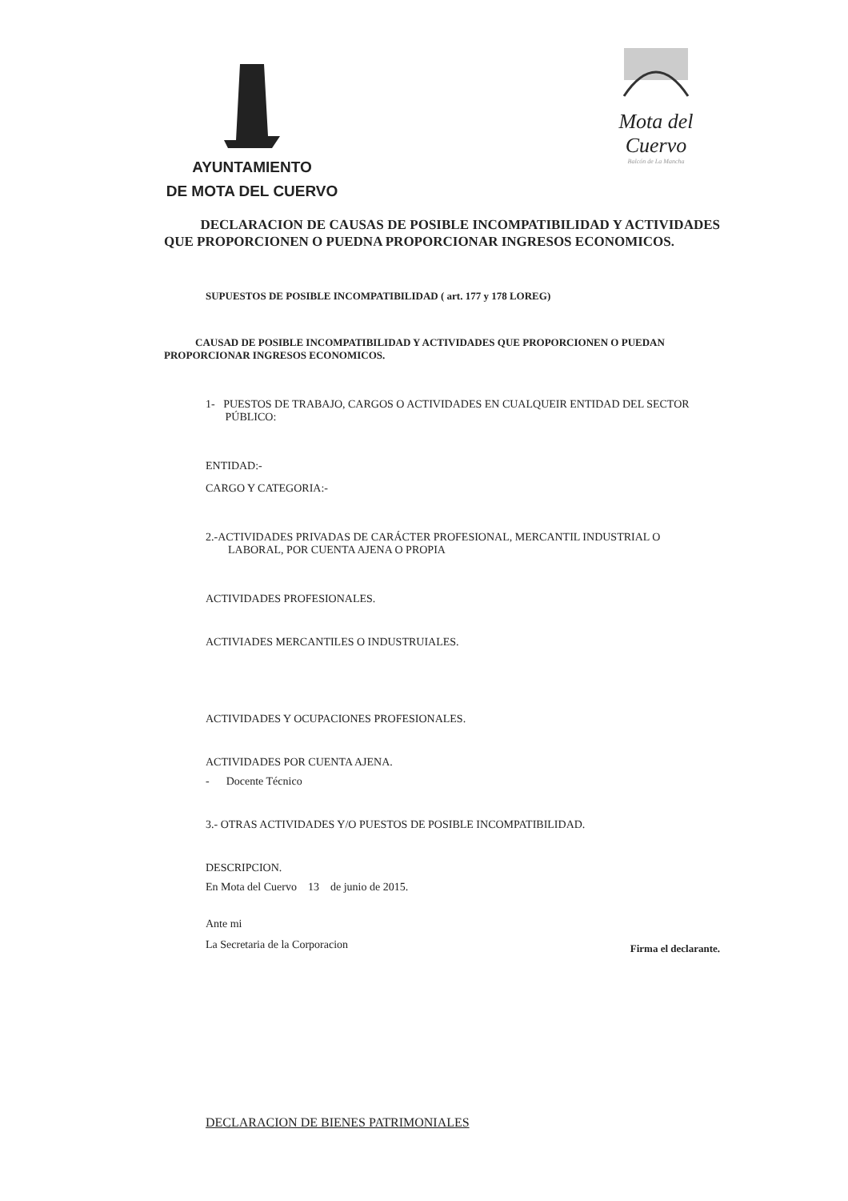AYUNTAMIENTO
DE MOTA DEL CUERVO
Mota del Cuervo
Balcón de La Mancha
DECLARACION DE CAUSAS DE POSIBLE INCOMPATIBILIDAD Y ACTIVIDADES QUE PROPORCIONEN O PUEDNA PROPORCIONAR INGRESOS ECONOMICOS.
SUPUESTOS DE POSIBLE INCOMPATIBILIDAD ( art. 177 y 178 LOREG)
CAUSAD DE POSIBLE INCOMPATIBILIDAD Y ACTIVIDADES QUE PROPORCIONEN O PUEDAN PROPORCIONAR INGRESOS ECONOMICOS.
1- PUESTOS DE TRABAJO, CARGOS O ACTIVIDADES EN CUALQUEIR ENTIDAD DEL SECTOR
PÚBLICO:
ENTIDAD:-
CARGO Y CATEGORIA:-
2.-ACTIVIDADES PRIVADAS DE CARÁCTER PROFESIONAL, MERCANTIL INDUSTRIAL O
LABORAL, POR CUENTA AJENA O PROPIA
ACTIVIDADES PROFESIONALES.
ACTIVIADES MERCANTILES O INDUSTRUIALES.
ACTIVIDADES Y OCUPACIONES PROFESIONALES.
ACTIVIDADES POR CUENTA AJENA.
- Docente Técnico
3.- OTRAS ACTIVIDADES Y/O PUESTOS DE POSIBLE INCOMPATIBILIDAD.
DESCRIPCION.
En Mota del Cuervo 13 de junio de 2015.
Ante mi
La Secretaria de la Corporacion
Firma el declarante.
DECLARACION DE BIENES PATRIMONIALES